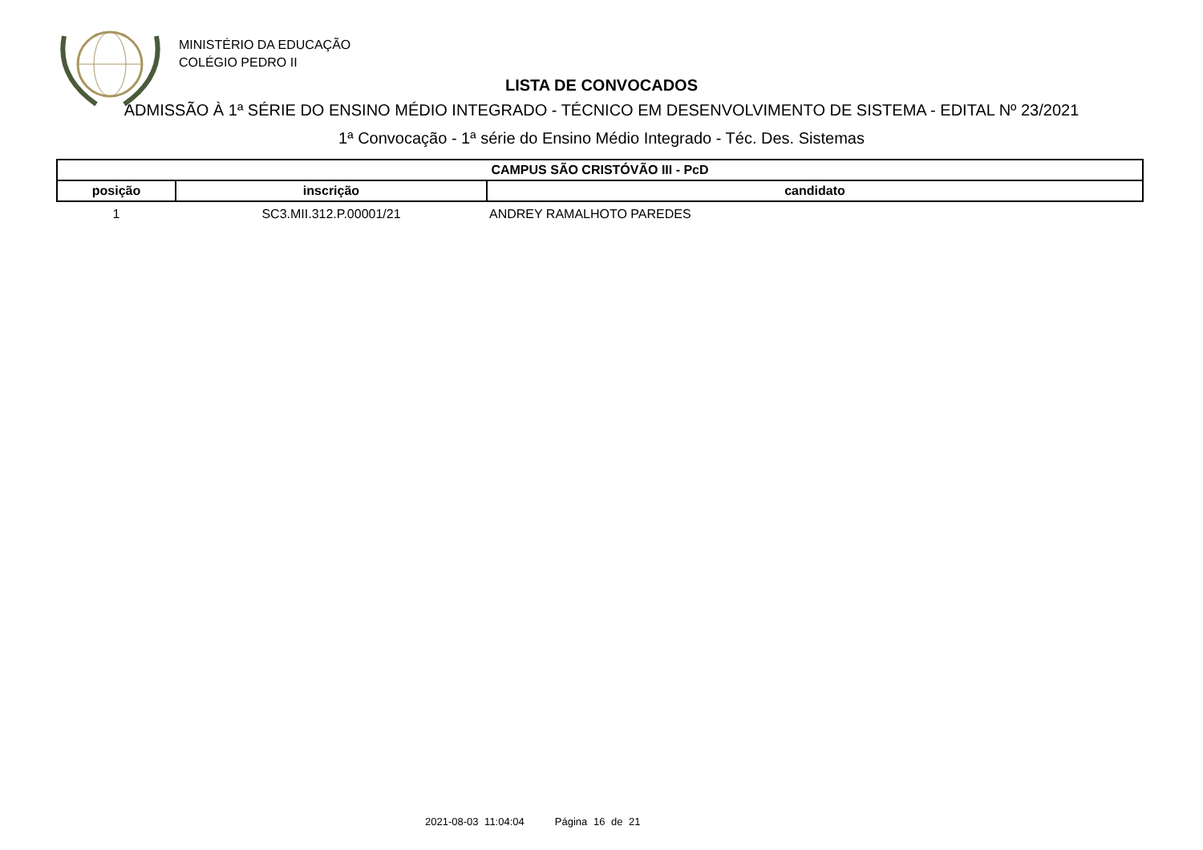MINISTÉRIO DA EDUCAÇÃO
COLÉGIO PEDRO II
LISTA DE CONVOCADOS
ADMISSÃO À 1ª SÉRIE DO ENSINO MÉDIO INTEGRADO - TÉCNICO EM DESENVOLVIMENTO DE SISTEMA - EDITAL Nº 23/2021
1ª Convocação - 1ª série do Ensino Médio Integrado - Téc. Des. Sistemas
| CAMPUS SÃO CRISTÓVÃO III - PcD | | |
| --- | --- | --- |
| posição | inscrição | candidato |
| 1 | SC3.MII.312.P.00001/21 | ANDREY RAMALHOTO PAREDES |
2021-08-03 11:04:04 Página 16 de 21